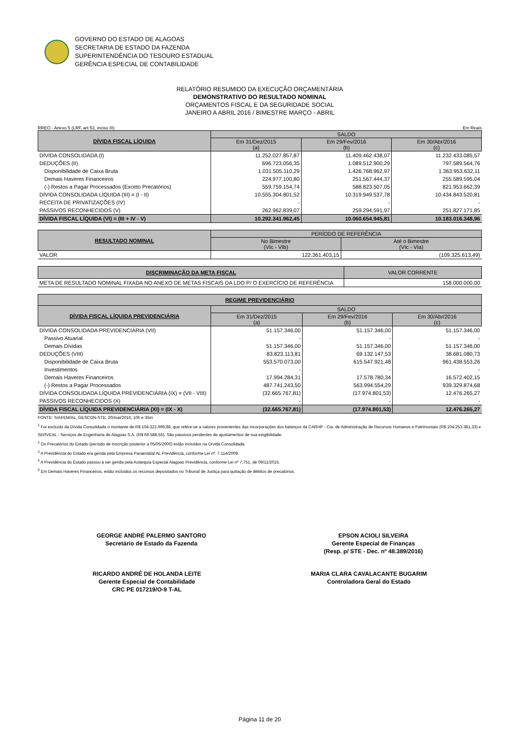GOVERNO DO ESTADO DE ALAGOAS
SECRETARIA DE ESTADO DA FAZENDA
SUPERINTENDÊNCIA DO TESOURO ESTADUAL
GERÊNCIA ESPECIAL DE CONTABILIDADE
RELATÓRIO RESUMIDO DA EXECUÇÃO ORÇAMENTÁRIA
DEMONSTRATIVO DO RESULTADO NOMINAL
ORÇAMENTOS FISCAL E DA SEGURIDADE SOCIAL
JANEIRO A ABRIL 2016 / BIMESTRE MARÇO - ABRIL
RREO - Anexo 5 (LRF, art 53, inciso III) Em Reais
| DÍVIDA FISCAL LÍQUIDA | SALDO | | |
| --- | --- | --- | --- |
| | Em 31/Dez/2015 (a) | Em 29/Fev/2016 (b) | Em 30/Abr/2016 (c) |
| DÍVIDA CONSOLIDADA (I) | 11.252.027.857,87 | 11.409.462.438,07 | 11.232.433.085,57 |
| DEDUÇÕES (II) | 696.723.056,35 | 1.089.512.900,29 | 797.589.564,76 |
| Disponibilidade de Caixa Bruta | 1.031.505.110,29 | 1.426.768.962,97 | 1.363.953.632,11 |
| Demais Haveres Financeiros | 224.977.100,80 | 251.567.444,37 | 255.589.595,04 |
| (-) Restos a Pagar Processados (Exceto Precatórios) | 559.759.154,74 | 588.823.507,05 | 821.953.662,39 |
| DÍVIDA CONSOLIDADA LÍQUIDA (III) = (I - II) | 10.555.304.801,52 | 10.319.949.537,78 | 10.434.843.520,81 |
| RECEITA DE PRIVATIZAÇÕES (IV) | - | - | - |
| PASSIVOS RECONHECIDOS (V) | 262.962.839,07 | 259.294.591,97 | 251.827.171,85 |
| DÍVIDA FISCAL LÍQUIDA (VI) = (III + IV - V) | 10.292.341.962,45 | 10.060.654.945,81 | 10.183.016.348,96 |
| RESULTADO NOMINAL | PERÍODO DE REFERÊNCIA | |
| --- | --- | --- |
| | No Bimestre (VIc - VIb) | Até o Bimestre (VIc - VIa) |
| VALOR | 122.361.403,15 | (109.325.613,49) |
| DISCRIMINAÇÃO DA META FISCAL | VALOR CORRENTE |
| --- | --- |
| META DE RESULTADO NOMINAL FIXADA NO ANEXO DE METAS FISCAIS DA LDO P/ O EXERCÍCIO DE REFERÊNCIA | 158.000.000,00 |
| REGIME PREVIDENCIÁRIO | | | |
| --- | --- | --- | --- |
| DÍVIDA FISCAL LÍQUIDA PREVIDENCIÁRIA | SALDO | | |
| | Em 31/Dez/2015 (a) | Em 29/Fev/2016 (b) | Em 30/Abr/2016 (c) |
| DÍVIDA CONSOLIDADA PREVIDENCIÁRIA (VII) | 51.157.346,00 | 51.157.346,00 | 51.157.346,00 |
| Passivo Atuarial | - | - | - |
| Demais Dívidas | 51.157.346,00 | 51.157.346,00 | 51.157.346,00 |
| DEDUÇÕES (VIII) | 83.823.113,81 | 69.132.147,53 | 38.681.080,73 |
| Disponibilidade de Caixa Bruta | 553.570.073,00 | 615.547.921,48 | 961.438.553,26 |
| Investimentos | - | - | - |
| Demais Haveres Financeiros | 17.994.284,31 | 17.578.780,34 | 16.572.402,15 |
| (-) Restos a Pagar Processados | 487.741.243,50 | 563.994.554,29 | 939.329.874,68 |
| DÍVIDA CONSOLIDADA LÍQUIDA PREVIDENCIÁRIA (IX) = (VII - VIII) | (32.665.767,81) | (17.974.801,53) | 12.476.265,27 |
| PASSIVOS RECONHECIDOS (X) | - | - | - |
| DÍVIDA FISCAL LÍQUIDA PREVIDENCIÁRIA (XI) = (IX - X) | (32.665.767,81) | (17.974.801,53) | 12.476.265,27 |
FONTE: SIAFEM/AL, GESCON-STE, 20/mai/2016, 10h e 35m
<sup>1</sup> Foi excluído da Dívida Consolidada o montante de R$ 104.322.969,88, que refere-se a valores provenientes das incorporações dos balanços da CARHP - Cia. de Administração de Recursos Humanos e Patrimoniais (R$ 104.253.381,33) e SERVEAL - Serviços de Engenharia de Alagoas S.A. (R$ 69.588,55). São passivos pendentes de ajustamentos de sua exigibilidade.
<sup>2</sup> Os Precatórios do Estado (período de inscrição posterior a 05/05/2000) estão incluídos na Dívida Consolidada.
<sup>3</sup> A Previdência do Estado era gerida pela Empresa Paraestatal AL Previdência, conforme Lei nº. 7.114/2009.
<sup>4</sup> A Previdência do Estado passou a ser gerida pela Autarquia Especial Alagoas Previdência, conforme Lei nº 7.751, de 09/11/2015.
<sup>5</sup> Em Demais Haveres Financeiros, estão incluídos os recursos depositados no Tribunal de Justiça para quitação de débitos de precatórios.
GEORGE ANDRÉ PALERMO SANTORO
Secretário de Estado da Fazenda
EPSON ACIOLI SILVEIRA
Gerente Especial de Finanças
(Resp. p/ STE - Dec. nº 48.389/2016)
RICARDO ANDRÉ DE HOLANDA LEITE
Gerente Especial de Contabilidade
CRC PE 017219/O-9 T-AL
MARIA CLARA CAVALACANTE BUGARIM
Controladora Geral do Estado
Página 11 de 20